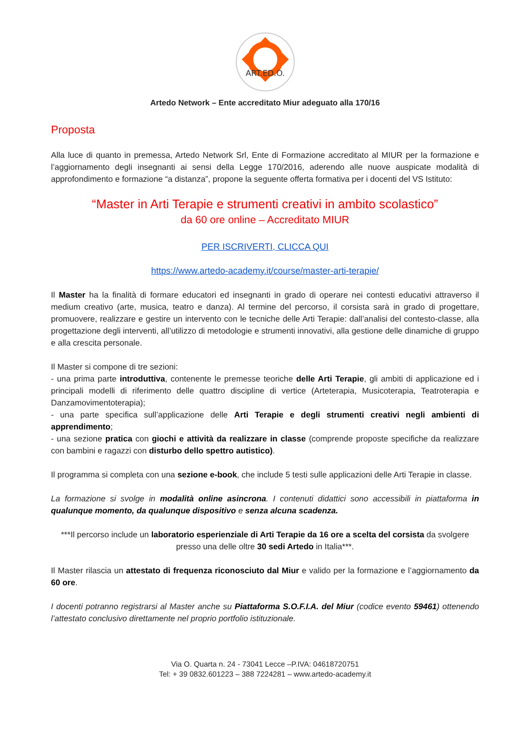ART.ED.O.
Artedo Network – Ente accreditato Miur adeguato alla 170/16
Proposta
Alla luce di quanto in premessa, Artedo Network Srl, Ente di Formazione accreditato al MIUR per la formazione e l’aggiornamento degli insegnanti ai sensi della Legge 170/2016, aderendo alle nuove auspicate modalità di approfondimento e formazione “a distanza”, propone la seguente offerta formativa per i docenti del VS Istituto:
“Master in Arti Terapie e strumenti creativi in ambito scolastico”
da 60 ore online – Accreditato MIUR
PER ISCRIVERTI, CLICCA QUI
https://www.artedo-academy.it/course/master-arti-terapie/
Il Master ha la finalità di formare educatori ed insegnanti in grado di operare nei contesti educativi attraverso il medium creativo (arte, musica, teatro e danza). Al termine del percorso, il corsista sarà in grado di progettare, promuovere, realizzare e gestire un intervento con le tecniche delle Arti Terapie: dall’analisi del contesto-classe, alla progettazione degli interventi, all’utilizzo di metodologie e strumenti innovativi, alla gestione delle dinamiche di gruppo e alla crescita personale.
Il Master si compone di tre sezioni:
- una prima parte introduttiva, contenente le premesse teoriche delle Arti Terapie, gli ambiti di applicazione ed i principali modelli di riferimento delle quattro discipline di vertice (Arteterapia, Musicoterapia, Teatroterapia e Danzamovimentoterapia);
- una parte specifica sull’applicazione delle Arti Terapie e degli strumenti creativi negli ambienti di apprendimento;
- una sezione pratica con giochi e attività da realizzare in classe (comprende proposte specifiche da realizzare con bambini e ragazzi con disturbo dello spettro autistico).
Il programma si completa con una sezione e-book, che include 5 testi sulle applicazioni delle Arti Terapie in classe.
La formazione si svolge in modalità online asincrona. I contenuti didattici sono accessibili in piattaforma in qualunque momento, da qualunque dispositivo e senza alcuna scadenza.
***Il percorso include un laboratorio esperienziale di Arti Terapie da 16 ore a scelta del corsista da svolgere presso una delle oltre 30 sedi Artedo in Italia***.
Il Master rilascia un attestato di frequenza riconosciuto dal Miur e valido per la formazione e l’aggiornamento da 60 ore.
I docenti potranno registrarsi al Master anche su Piattaforma S.O.F.I.A. del Miur (codice evento 59461) ottenendo l’attestato conclusivo direttamente nel proprio portfolio istituzionale.
Via O. Quarta n. 24 - 73041 Lecce –P.IVA: 04618720751
Tel: + 39 0832.601223 – 388 7224281 – www.artedo-academy.it